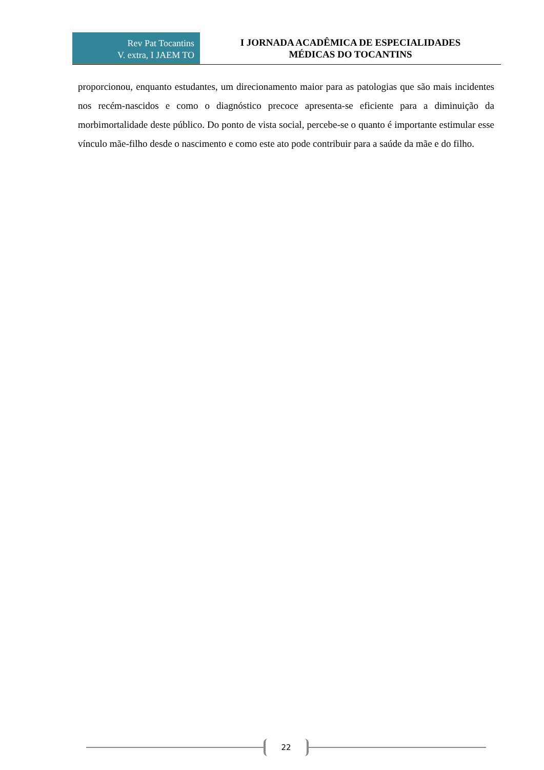Rev Pat Tocantins
V. extra, I JAEM TO
I JORNADA ACADÊMICA DE ESPECIALIDADES
MÉDICAS DO TOCANTINS
proporcionou, enquanto estudantes, um direcionamento maior para as patologias que são mais incidentes nos recém-nascidos e como o diagnóstico precoce apresenta-se eficiente para a diminuição da morbimortalidade deste público. Do ponto de vista social, percebe-se o quanto é importante estimular esse vínculo mãe-filho desde o nascimento e como este ato pode contribuir para a saúde da mãe e do filho.
22